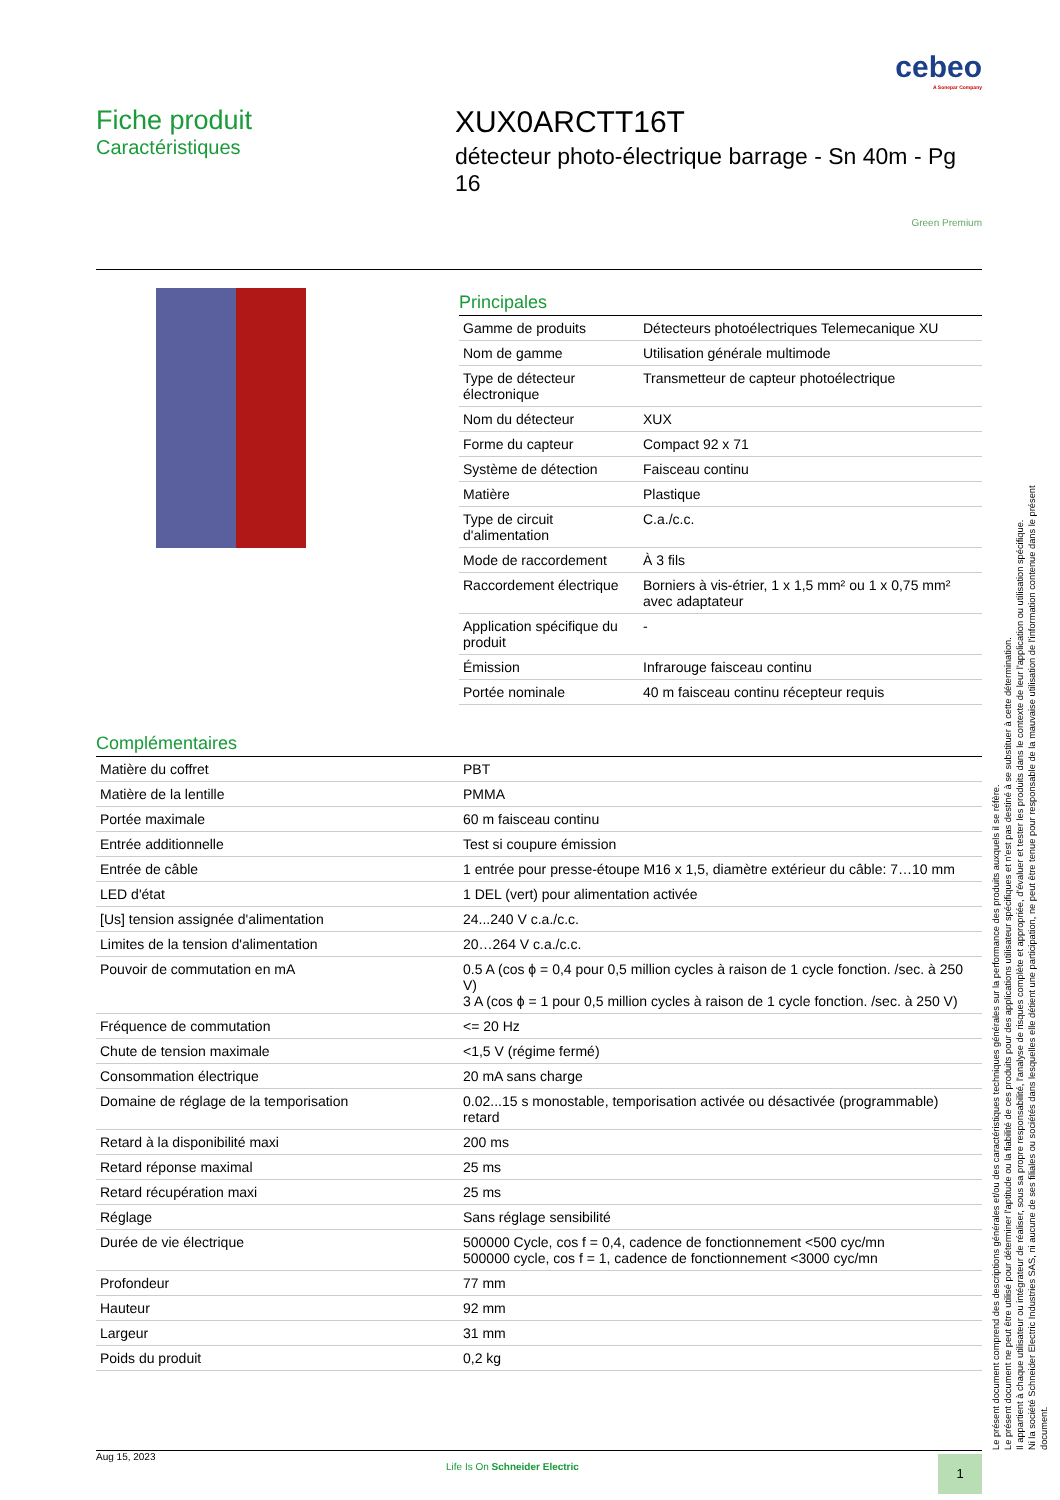cebeo
A Sonepar Company
Fiche produit
Caractéristiques
XUX0ARCTT16T
détecteur photo-électrique barrage - Sn 40m - Pg 16
Green Premium
Principales
| Gamme de produits | Détecteurs photoélectriques Telemecanique XU |
| Nom de gamme | Utilisation générale multimode |
| Type de détecteur électronique | Transmetteur de capteur photoélectrique |
| Nom du détecteur | XUX |
| Forme du capteur | Compact 92 x 71 |
| Système de détection | Faisceau continu |
| Matière | Plastique |
| Type de circuit d'alimentation | C.a./c.c. |
| Mode de raccordement | À 3 fils |
| Raccordement électrique | Borniers à vis-étrier, 1 x 1,5 mm² ou 1 x 0,75 mm² avec adaptateur |
| Application spécifique du produit | - |
| Émission | Infrarouge faisceau continu |
| Portée nominale | 40 m faisceau continu récepteur requis |
Complémentaires
| Matière du coffret | PBT |
| Matière de la lentille | PMMA |
| Portée maximale | 60 m faisceau continu |
| Entrée additionnelle | Test si coupure émission |
| Entrée de câble | 1 entrée pour presse-étoupe M16 x 1,5, diamètre extérieur du câble: 7…10 mm |
| LED d'état | 1 DEL (vert) pour alimentation activée |
| [Us] tension assignée d'alimentation | 24...240 V c.a./c.c. |
| Limites de la tension d'alimentation | 20…264 V c.a./c.c. |
| Pouvoir de commutation en mA | 0.5 A (cos ϕ = 0,4 pour 0,5 million cycles à raison de 1 cycle fonction. /sec. à 250 V) 3 A (cos ϕ = 1 pour 0,5 million cycles à raison de 1 cycle fonction. /sec. à 250 V) |
| Fréquence de commutation | <= 20 Hz |
| Chute de tension maximale | <1,5 V (régime fermé) |
| Consommation électrique | 20 mA sans charge |
| Domaine de réglage de la temporisation | 0.02...15 s monostable, temporisation activée ou désactivée (programmable) retard |
| Retard à la disponibilité maxi | 200 ms |
| Retard réponse maximal | 25 ms |
| Retard récupération maxi | 25 ms |
| Réglage | Sans réglage sensibilité |
| Durée de vie électrique | 500000 Cycle, cos f = 0,4, cadence de fonctionnement <500 cyc/mn 500000 cycle, cos f = 1, cadence de fonctionnement <3000 cyc/mn |
| Profondeur | 77 mm |
| Hauteur | 92 mm |
| Largeur | 31 mm |
| Poids du produit | 0,2 kg |
Aug 15, 2023 Life Is On Schneider Electric 1
Le présent document comprend des descriptions générales et/ou des caractéristiques techniques générales sur la performance des produits auxquels il se réfère.
Le présent document ne peut être utilisé pour déterminer l'aptitude ou la fiabilité de ces produits pour des applications utilisateur spécifiques et n'est pas destiné à se substituer à cette détermination.
Il appartient à chaque utilisateur ou intégrateur de réaliser, sous sa propre responsabilité, l'analyse de risques complète et appropriée, d'évaluer et tester les produits dans le contexte de leur l'application ou utilisation spécifique.
Ni la société Schneider Electric Industries SAS, ni aucune de ses filiales ou sociétés dans lesquelles elle détient une participation, ne peut être tenue pour responsable de la mauvaise utilisation de l'information contenue dans le présent document.